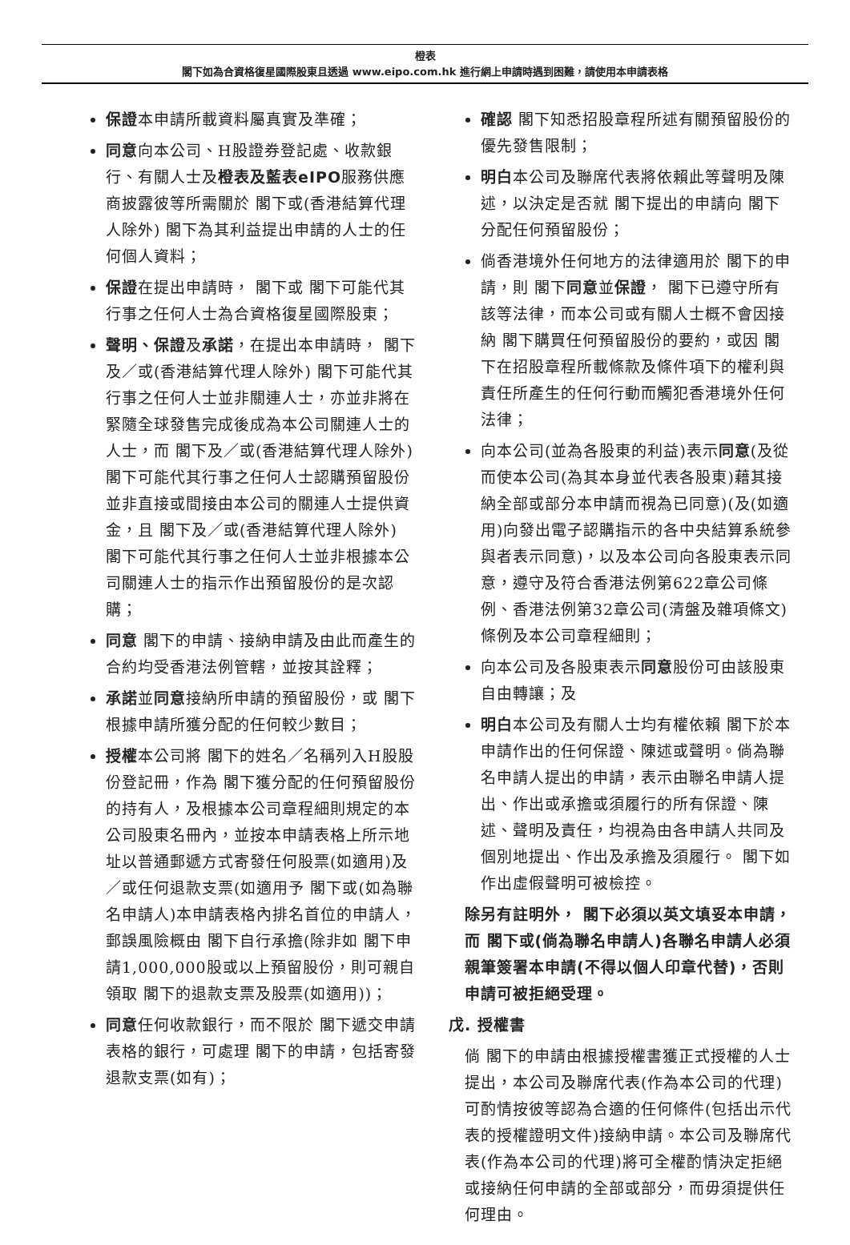橙表
閣下如為合資格復星國際股東且透過 www.eipo.com.hk 進行網上申請時遇到困難，請使用本申請表格
保證本申請所載資料屬真實及準確；
同意向本公司、H股證券登記處、收款銀行、有關人士及橙表及藍表eIPO服務供應商披露彼等所需關於 閣下或(香港結算代理人除外) 閣下為其利益提出申請的人士的任何個人資料；
保證在提出申請時， 閣下或 閣下可能代其行事之任何人士為合資格復星國際股東；
聲明、保證及承諾，在提出本申請時， 閣下及／或(香港結算代理人除外) 閣下可能代其行事之任何人士並非關連人士，亦並非將在緊隨全球發售完成後成為本公司關連人士的人士，而 閣下及／或(香港結算代理人除外) 閣下可能代其行事之任何人士認購預留股份並非直接或間接由本公司的關連人士提供資金，且 閣下及／或(香港結算代理人除外) 閣下可能代其行事之任何人士並非根據本公司關連人士的指示作出預留股份的是次認購；
同意 閣下的申請、接納申請及由此而產生的合約均受香港法例管轄，並按其詮釋；
承諾並同意接納所申請的預留股份，或 閣下根據申請所獲分配的任何較少數目；
授權本公司將 閣下的姓名／名稱列入H股股份登記冊，作為 閣下獲分配的任何預留股份的持有人，及根據本公司章程細則規定的本公司股東名冊內，並按本申請表格上所示地址以普通郵遞方式寄發任何股票(如適用)及／或任何退款支票(如適用予 閣下或(如為聯名申請人)本申請表格內排名首位的申請人，郵誤風險概由 閣下自行承擔(除非如 閣下申請1,000,000股或以上預留股份，則可親自領取 閣下的退款支票及股票(如適用))；
同意任何收款銀行，而不限於 閣下遞交申請表格的銀行，可處理 閣下的申請，包括寄發退款支票(如有)；
確認 閣下知悉招股章程所述有關預留股份的優先發售限制；
明白本公司及聯席代表將依賴此等聲明及陳述，以決定是否就 閣下提出的申請向 閣下分配任何預留股份；
倘香港境外任何地方的法律適用於 閣下的申請，則 閣下同意並保證， 閣下已遵守所有該等法律，而本公司或有關人士概不會因接納 閣下購買任何預留股份的要約，或因 閣下在招股章程所載條款及條件項下的權利與責任所產生的任何行動而觸犯香港境外任何法律；
向本公司(並為各股東的利益)表示同意(及從而使本公司(為其本身並代表各股東)藉其接納全部或部分本申請而視為已同意)(及(如適用)向發出電子認購指示的各中央結算系統參與者表示同意)，以及本公司向各股東表示同意，遵守及符合香港法例第622章公司條例、香港法例第32章公司(清盤及雜項條文)條例及本公司章程細則；
向本公司及各股東表示同意股份可由該股東自由轉讓；及
明白本公司及有關人士均有權依賴 閣下於本申請作出的任何保證、陳述或聲明。倘為聯名申請人提出的申請，表示由聯名申請人提出、作出或承擔或須履行的所有保證、陳述、聲明及責任，均視為由各申請人共同及個別地提出、作出及承擔及須履行。 閣下如作出虛假聲明可被檢控。
除另有註明外， 閣下必須以英文填妥本申請，而 閣下或(倘為聯名申請人)各聯名申請人必須親筆簽署本申請(不得以個人印章代替)，否則申請可被拒絕受理。
戊. 授權書
倘 閣下的申請由根據授權書獲正式授權的人士提出，本公司及聯席代表(作為本公司的代理)可酌情按彼等認為合適的任何條件(包括出示代表的授權證明文件)接納申請。本公司及聯席代表(作為本公司的代理)將可全權酌情決定拒絕或接納任何申請的全部或部分，而毋須提供任何理由。